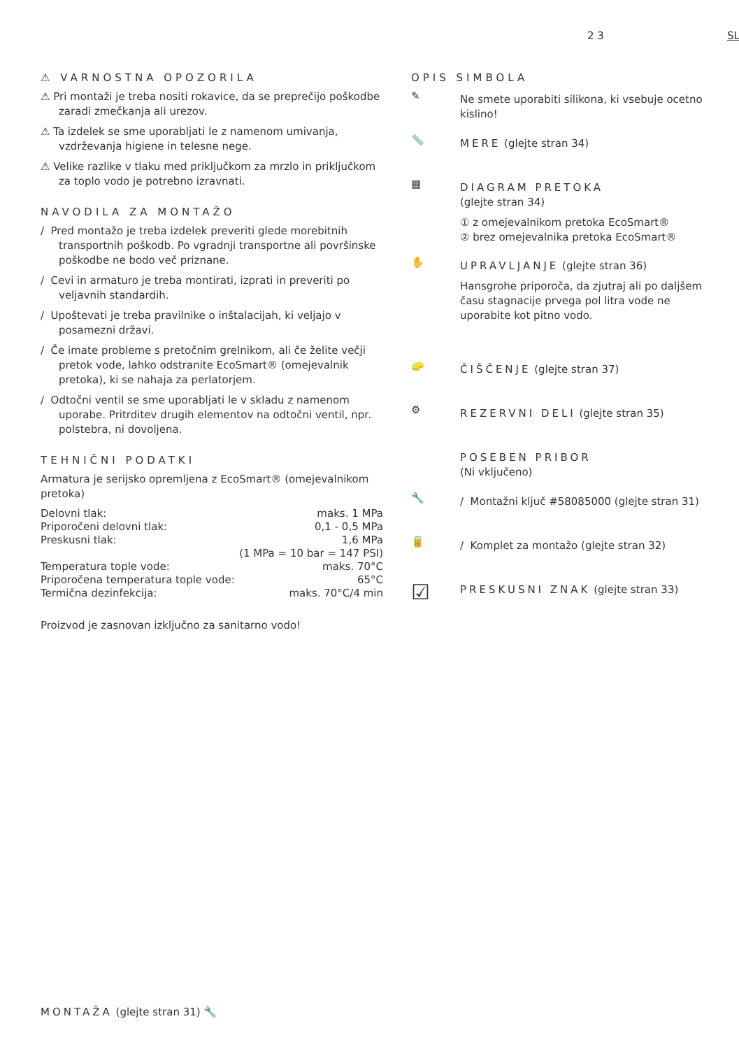2 3 SL
⚠ VARNOSTNA OPOZORILA
⚠ Pri montaži je treba nositi rokavice, da se preprečijo poškodbe zaradi zmečkanja ali urezov.
⚠ Ta izdelek se sme uporabljati le z namenom umivanja, vzdrževanja higiene in telesne nege.
⚠ Velike razlike v tlaku med priključkom za mrzlo in priključkom za toplo vodo je potrebno izravnati.
NAVODILA ZA MONTAŽO
/ Pred montažo je treba izdelek preveriti glede morebitnih transportnih poškodb. Po vgradnji transportne ali površinske poškodbe ne bodo več priznane.
/ Cevi in armaturo je treba montirati, izprati in preveriti po veljavnih standardih.
/ Upoštevati je treba pravilnike o inštalacijah, ki veljajo v posamezni državi.
/ Če imate probleme s pretočnim grelnikom, ali če želite večji pretok vode, lahko odstranite EcoSmart® (omejevalnik pretoka), ki se nahaja za perlatorjem.
/ Odtočni ventil se sme uporabljati le v skladu z namenom uporabe. Pritrditev drugih elementov na odtočni ventil, npr. polstebra, ni dovoljena.
TEHNIČNI PODATKI
Armatura je serijsko opremljena z EcoSmart® (omejevalnikom pretoka)
| Delovni tlak: | maks. 1 MPa |
| Priporočeni delovni tlak: | 0,1 - 0,5 MPa |
| Preskusni tlak: | 1,6 MPa |
| | (1 MPa = 10 bar = 147 PSI) |
| Temperatura tople vode: | maks. 70°C |
| Priporočena temperatura tople vode: | 65°C |
| Termična dezinfekcija: | maks. 70°C/4 min |
Proizvod je zasnovan izključno za sanitarno vodo!
OPIS SIMBOLA
✎
Ne smete uporabiti silikona, ki vsebuje ocetno kislino!
📏
MERE (glejte stran 34)
▦
DIAGRAM PRETOKA
(glejte stran 34)
① z omejevalnikom pretoka EcoSmart®
② brez omejevalnika pretoka EcoSmart®
✋
UPRAVLJANJE (glejte stran 36)
Hansgrohe priporoča, da zjutraj ali po daljšem času stagnacije prvega pol litra vode ne uporabite kot pitno vodo.
🧽
ČIŠČENJE (glejte stran 37)
⚙
REZERVNI DELI (glejte stran 35)
POSEBEN PRIBOR
(Ni vključeno)
🔧
/ Montažni ključ #58085000 (glejte stran 31)
🥫
/ Komplet za montažo (glejte stran 32)
☑
PRESKUSNI ZNAK (glejte stran 33)
MONTAŽA (glejte stran 31) 🔧